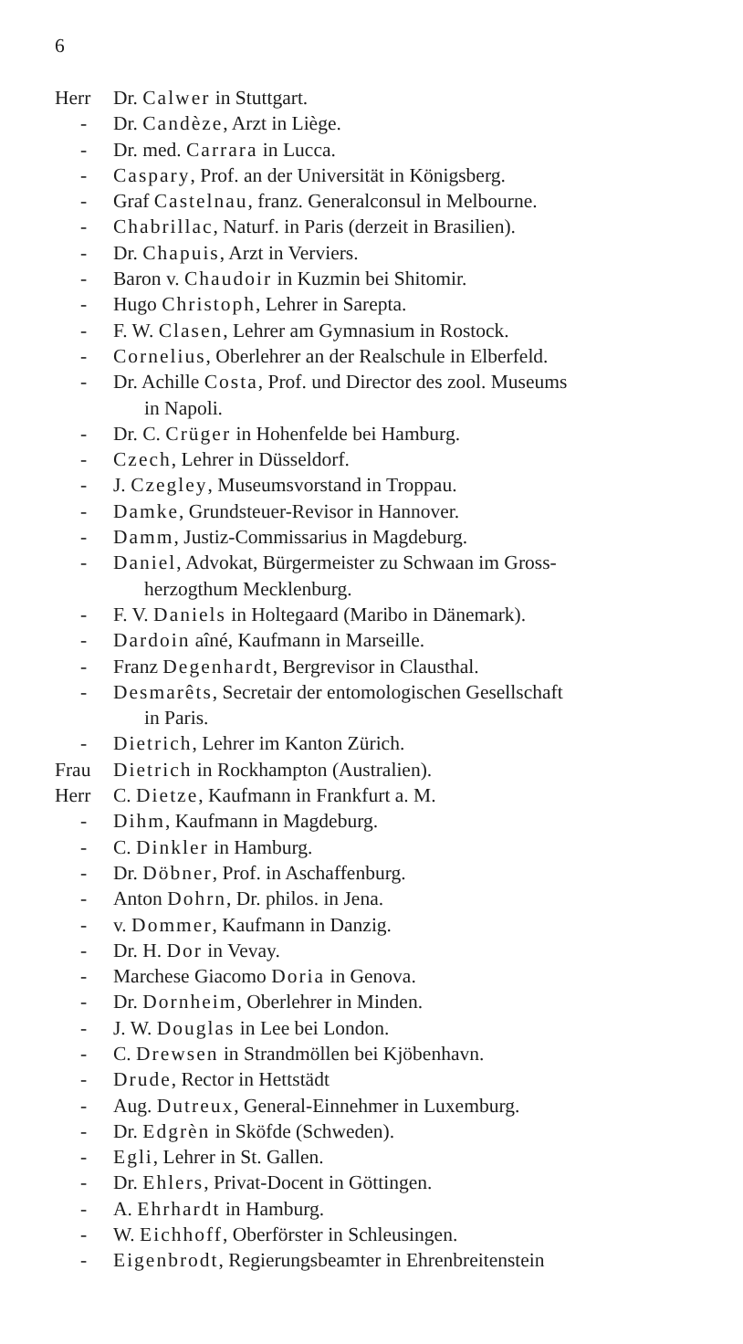6
Herr Dr. Calwer in Stuttgart.
- Dr. Candèze, Arzt in Liège.
- Dr. med. Carrara in Lucca.
- Caspary, Prof. an der Universität in Königsberg.
- Graf Castelnau, franz. Generalconsul in Melbourne.
- Chabrillac, Naturf. in Paris (derzeit in Brasilien).
- Dr. Chapuis, Arzt in Verviers.
- Baron v. Chaudoir in Kuzmin bei Shitomir.
- Hugo Christoph, Lehrer in Sarepta.
- F. W. Clasen, Lehrer am Gymnasium in Rostock.
- Cornelius, Oberlehrer an der Realschule in Elberfeld.
- Dr. Achille Costa, Prof. und Director des zool. Museums
in Napoli.
- Dr. C. Crüger in Hohenfelde bei Hamburg.
- Czech, Lehrer in Düsseldorf.
- J. Czegley, Museumsvorstand in Troppau.
- Damke, Grundsteuer-Revisor in Hannover.
- Damm, Justiz-Commissarius in Magdeburg.
- Daniel, Advokat, Bürgermeister zu Schwaan im Gross-
herzogthum Mecklenburg.
- F. V. Daniels in Holtegaard (Maribo in Dänemark).
- Dardoin aîné, Kaufmann in Marseille.
- Franz Degenhardt, Bergrevisor in Clausthal.
- Desmarêts, Secretair der entomologischen Gesellschaft
in Paris.
- Dietrich, Lehrer im Kanton Zürich.
Frau Dietrich in Rockhampton (Australien).
Herr C. Dietze, Kaufmann in Frankfurt a. M.
- Dihm, Kaufmann in Magdeburg.
- C. Dinkler in Hamburg.
- Dr. Döbner, Prof. in Aschaffenburg.
- Anton Dohrn, Dr. philos. in Jena.
- v. Dommer, Kaufmann in Danzig.
- Dr. H. Dor in Vevay.
- Marchese Giacomo Doria in Genova.
- Dr. Dornheim, Oberlehrer in Minden.
- J. W. Douglas in Lee bei London.
- C. Drewsen in Strandmöllen bei Kjöbenhavn.
- Drude, Rector in Hettstädt
- Aug. Dutreux, General-Einnehmer in Luxemburg.
- Dr. Edgrèn in Sköfde (Schweden).
- Egli, Lehrer in St. Gallen.
- Dr. Ehlers, Privat-Docent in Göttingen.
- A. Ehrhardt in Hamburg.
- W. Eichhoff, Oberförster in Schleusingen.
- Eigenbrodt, Regierungsbeamter in Ehrenbreitenstein